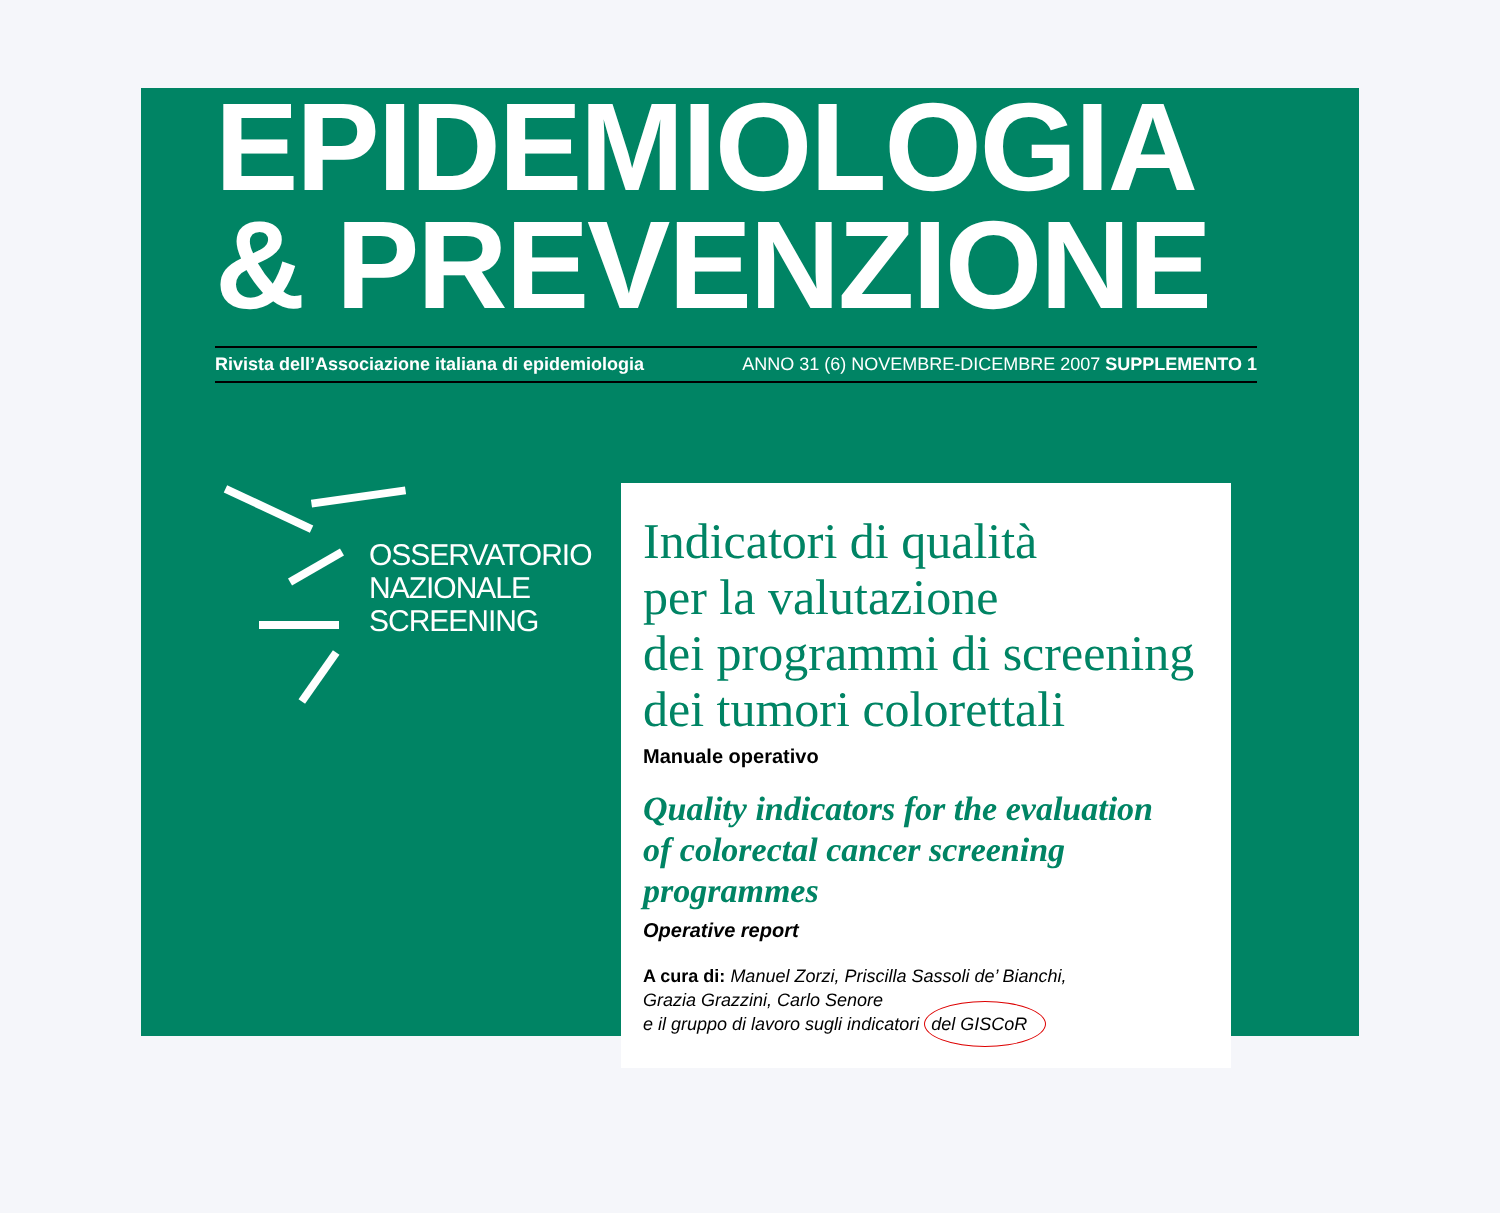EPIDEMIOLOGIA
& PREVENZIONE
Rivista dell’Associazione italiana di epidemiologia ANNO 31 (6) NOVEMBRE-DICEMBRE 2007 SUPPLEMENTO 1
OSSERVATORIO
NAZIONALE
SCREENING
Indicatori di qualità
per la valutazione
dei programmi di screening
dei tumori colorettali
Manuale operativo
Quality indicators for the evaluation
of colorectal cancer screening programmes
Operative report
A cura di: Manuel Zorzi, Priscilla Sassoli de’ Bianchi,
Grazia Grazzini, Carlo Senore
e il gruppo di lavoro sugli indicatori del GISCoR